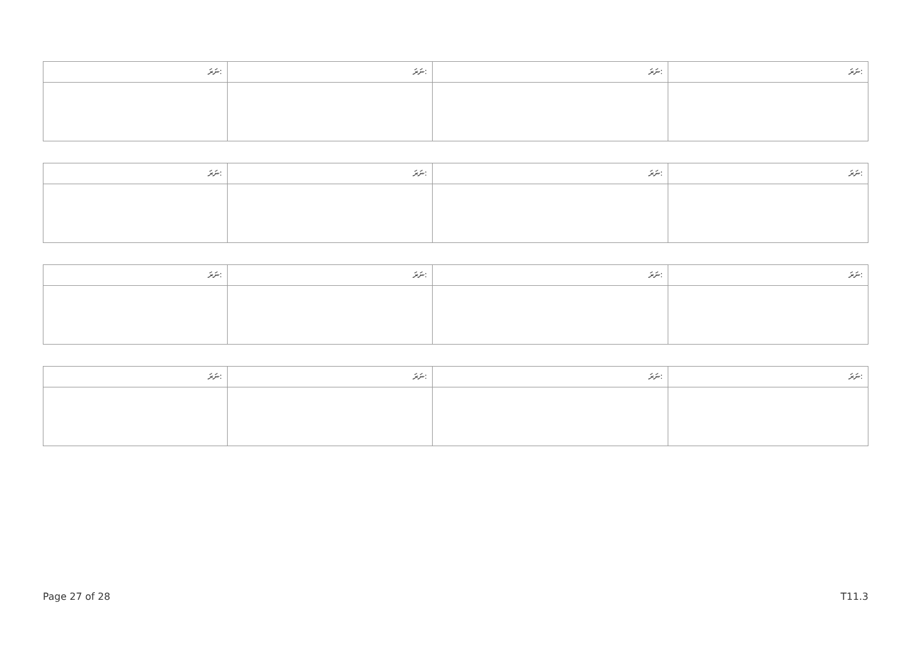| ނަރަ: | ނަރަ: | ނަރަ: | ނަރަ: |
| ނަރަ: | ނަރަ: | ނަރަ: | ނަރަ: |
| ނަރަ: | ނަރަ: | ނަރަ: | ނަރަ: |
| ނަރަ: | ނަރަ: | ނަރަ: | ނަރަ: |
Page 27 of 28 T11.3